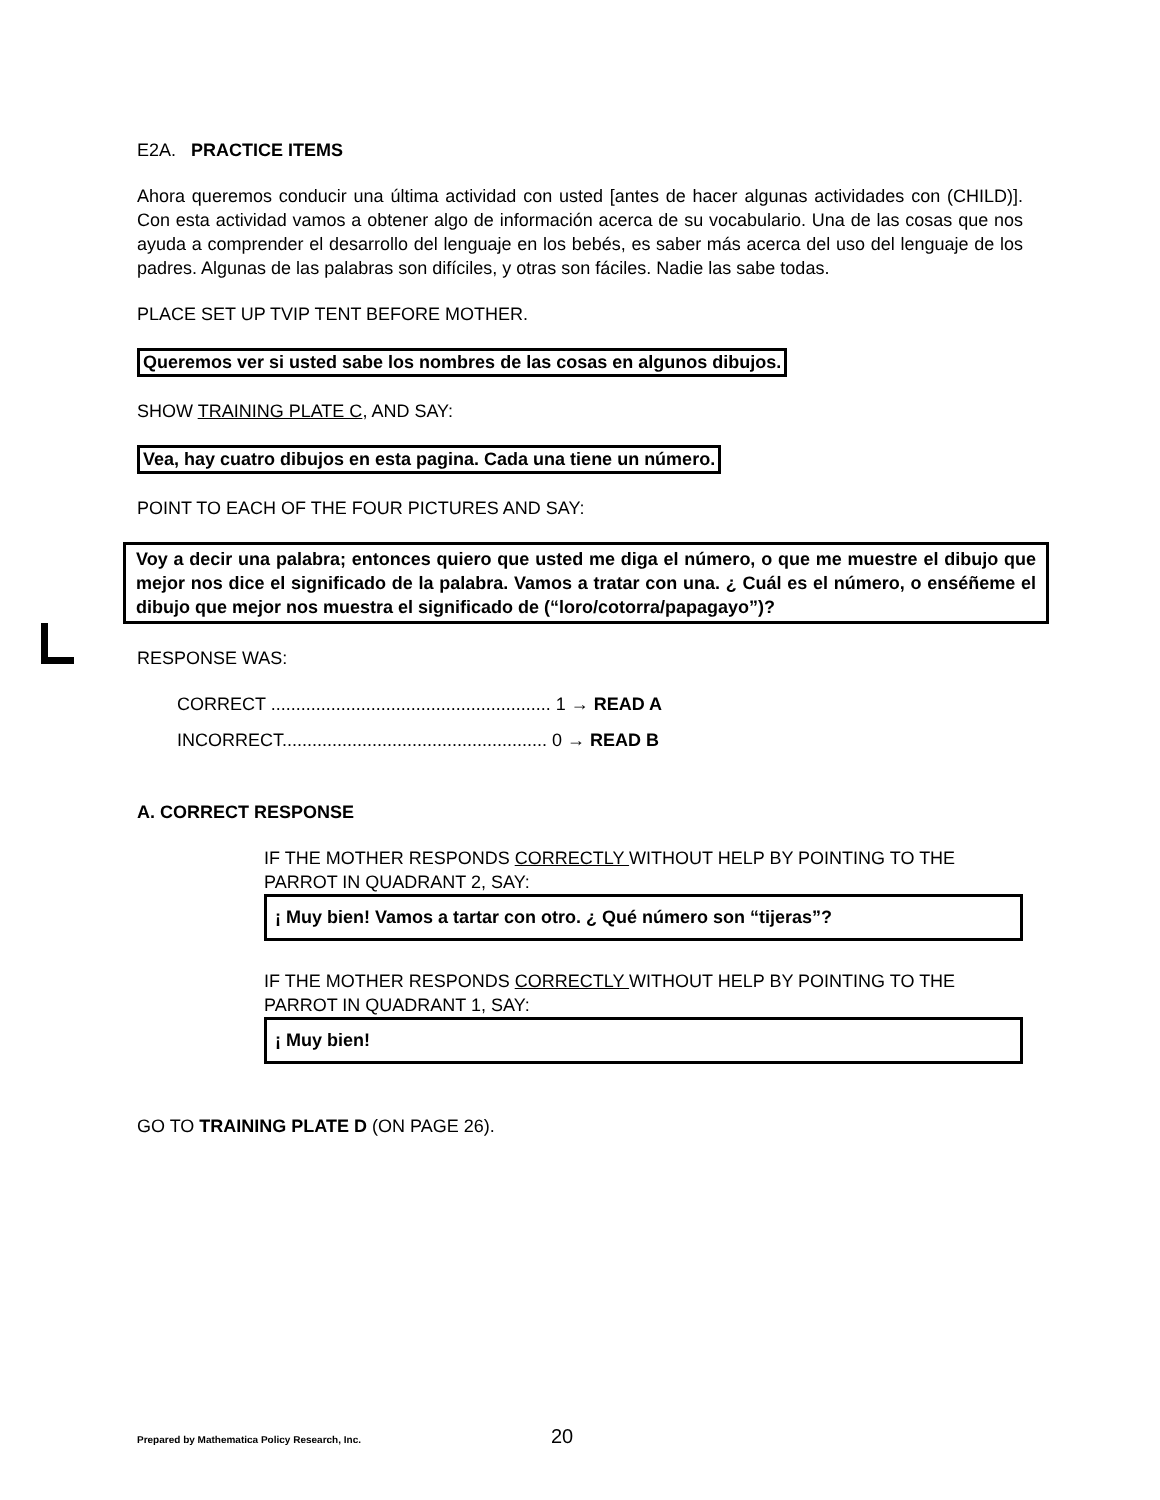E2A. PRACTICE ITEMS
Ahora queremos conducir una última actividad con usted [antes de hacer algunas actividades con (CHILD)]. Con esta actividad vamos a obtener algo de información acerca de su vocabulario. Una de las cosas que nos ayuda a comprender el desarrollo del lenguaje en los bebés, es saber más acerca del uso del lenguaje de los padres. Algunas de las palabras son difíciles, y otras son fáciles. Nadie las sabe todas.
PLACE SET UP TVIP TENT BEFORE MOTHER.
Queremos ver si usted sabe los nombres de las cosas en algunos dibujos.
SHOW TRAINING PLATE C, AND SAY:
Vea, hay cuatro dibujos en esta pagina. Cada una tiene un número.
POINT TO EACH OF THE FOUR PICTURES AND SAY:
Voy a decir una palabra; entonces quiero que usted me diga el número, o que me muestre el dibujo que mejor nos dice el significado de la palabra. Vamos a tratar con una. ¿ Cuál es el número, o enséñeme el dibujo que mejor nos muestra el significado de (“loro/cotorra/papagayo”)?
RESPONSE WAS:
CORRECT ........................................................ 1 → READ A
INCORRECT..................................................... 0 → READ B
A. CORRECT RESPONSE
IF THE MOTHER RESPONDS CORRECTLY WITHOUT HELP BY POINTING TO THE PARROT IN QUADRANT 2, SAY:
¡ Muy bien! Vamos a tartar con otro. ¿ Qué número son “tijeras”?
IF THE MOTHER RESPONDS CORRECTLY WITHOUT HELP BY POINTING TO THE PARROT IN QUADRANT 1, SAY:
¡ Muy bien!
GO TO TRAINING PLATE D (ON PAGE 26).
Prepared by Mathematica Policy Research, Inc. 20